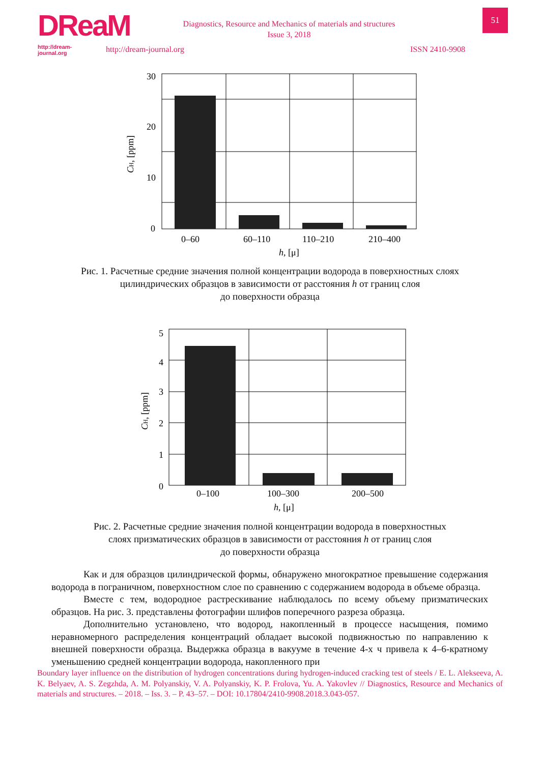DReaM
http://dream-journal.org
51
Diagnostics, Resource and Mechanics of materials and structures
Issue 3, 2018
http://dream-journal.org ISSN 2410-9908
30
20
10
0
0–60
60–110
110–210
210–400
h, [μ]
CH, [ppm]
Рис. 1. Расчетные средние значения полной концентрации водорода в поверхностных слоях
цилиндрических образцов в зависимости от расстояния h от границ слоя
до поверхности образца
5
4
3
2
1
0
0–100
100–300
200–500
h, [μ]
CH, [ppm]
Рис. 2. Расчетные средние значения полной концентрации водорода в поверхностных
слоях призматических образцов в зависимости от расстояния h от границ слоя
до поверхности образца
Как и для образцов цилиндрической формы, обнаружено многократное превышение содержания водорода в пограничном, поверхностном слое по сравнению с содержанием водорода в объеме образца.
Вместе с тем, водородное растрескивание наблюдалось по всему объему призматических образцов. На рис. 3. представлены фотографии шлифов поперечного разреза образца.
Дополнительно установлено, что водород, накопленный в процессе насыщения, помимо неравномерного распределения концентраций обладает высокой подвижностью по направлению к внешней поверхности образца. Выдержка образца в вакууме в течение 4-х ч привела к 4–6-кратному уменьшению средней концентрации водорода, накопленного при
Boundary layer influence on the distribution of hydrogen concentrations during hydrogen-induced cracking test of steels / E. L. Alekseeva, A. K. Belyaev, A. S. Zegzhda, A. M. Polyanskiy, V. A. Polyanskiy, K. P. Frolova, Yu. A. Yakovlev // Diagnostics, Resource and Mechanics of materials and structures. – 2018. – Iss. 3. – P. 43–57. – DOI: 10.17804/2410-9908.2018.3.043-057.